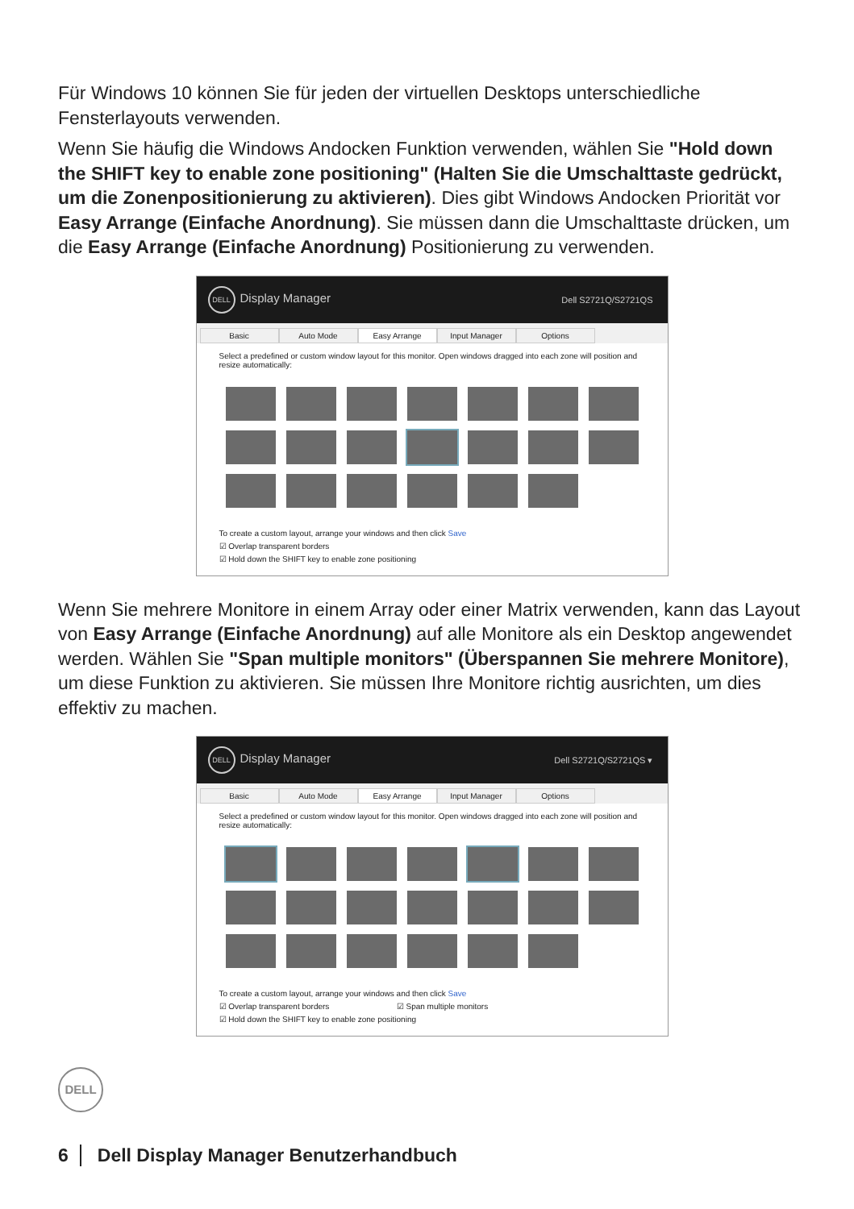Für Windows 10 können Sie für jeden der virtuellen Desktops unterschiedliche Fensterlayouts verwenden.
Wenn Sie häufig die Windows Andocken Funktion verwenden, wählen Sie "Hold down the SHIFT key to enable zone positioning" (Halten Sie die Umschalttaste gedrückt, um die Zonenpositionierung zu aktivieren). Dies gibt Windows Andocken Priorität vor Easy Arrange (Einfache Anordnung). Sie müssen dann die Umschalttaste drücken, um die Easy Arrange (Einfache Anordnung) Positionierung zu verwenden.
DELL Display Manager Dell S2721Q/S2721QS
Basic Auto Mode Easy Arrange Input Manager Options
Select a predefined or custom window layout for this monitor. Open windows dragged into each zone will position and resize automatically:
To create a custom layout, arrange your windows and then click Save
☑ Overlap transparent borders
☑ Hold down the SHIFT key to enable zone positioning
Wenn Sie mehrere Monitore in einem Array oder einer Matrix verwenden, kann das Layout von Easy Arrange (Einfache Anordnung) auf alle Monitore als ein Desktop angewendet werden. Wählen Sie "Span multiple monitors" (Überspannen Sie mehrere Monitore), um diese Funktion zu aktivieren. Sie müssen Ihre Monitore richtig ausrichten, um dies effektiv zu machen.
DELL Display Manager Dell S2721Q/S2721QS ▾
Basic Auto Mode Easy Arrange Input Manager Options
Select a predefined or custom window layout for this monitor. Open windows dragged into each zone will position and resize automatically:
To create a custom layout, arrange your windows and then click Save
☑ Overlap transparent borders ☑ Span multiple monitors
☑ Hold down the SHIFT key to enable zone positioning
DELL
6 Dell Display Manager Benutzerhandbuch